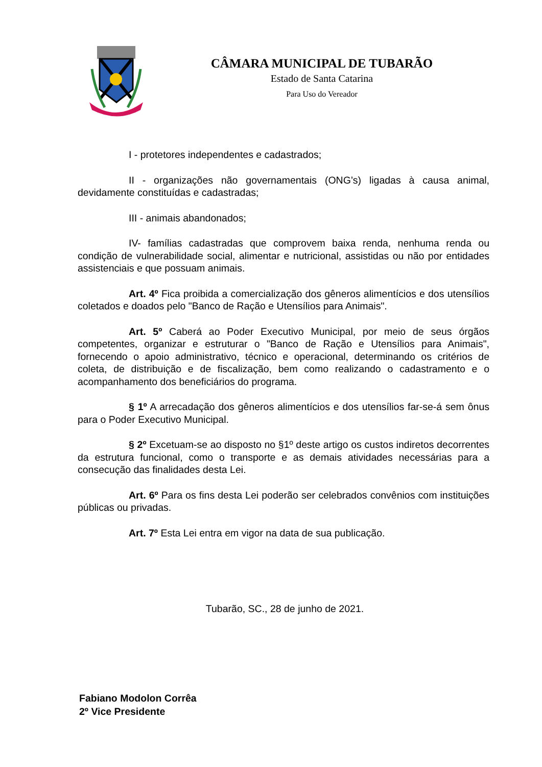CÂMARA MUNICIPAL DE TUBARÃO
Estado de Santa Catarina
Para Uso do Vereador
I - protetores independentes e cadastrados;
II - organizações não governamentais (ONG’s) ligadas à causa animal, devidamente constituídas e cadastradas;
III - animais abandonados;
IV- famílias cadastradas que comprovem baixa renda, nenhuma renda ou condição de vulnerabilidade social, alimentar e nutricional, assistidas ou não por entidades assistenciais e que possuam animais.
Art. 4º Fica proibida a comercialização dos gêneros alimentícios e dos utensílios coletados e doados pelo "Banco de Ração e Utensílios para Animais".
Art. 5º Caberá ao Poder Executivo Municipal, por meio de seus órgãos competentes, organizar e estruturar o "Banco de Ração e Utensílios para Animais", fornecendo o apoio administrativo, técnico e operacional, determinando os critérios de coleta, de distribuição e de fiscalização, bem como realizando o cadastramento e o acompanhamento dos beneficiários do programa.
§ 1º A arrecadação dos gêneros alimentícios e dos utensílios far-se-á sem ônus para o Poder Executivo Municipal.
§ 2º Excetuam-se ao disposto no §1º deste artigo os custos indiretos decorrentes da estrutura funcional, como o transporte e as demais atividades necessárias para a consecução das finalidades desta Lei.
Art. 6º Para os fins desta Lei poderão ser celebrados convênios com instituições públicas ou privadas.
Art. 7º Esta Lei entra em vigor na data de sua publicação.
Tubarão, SC., 28 de junho de 2021.
Fabiano Modolon Corrêa
2º Vice Presidente